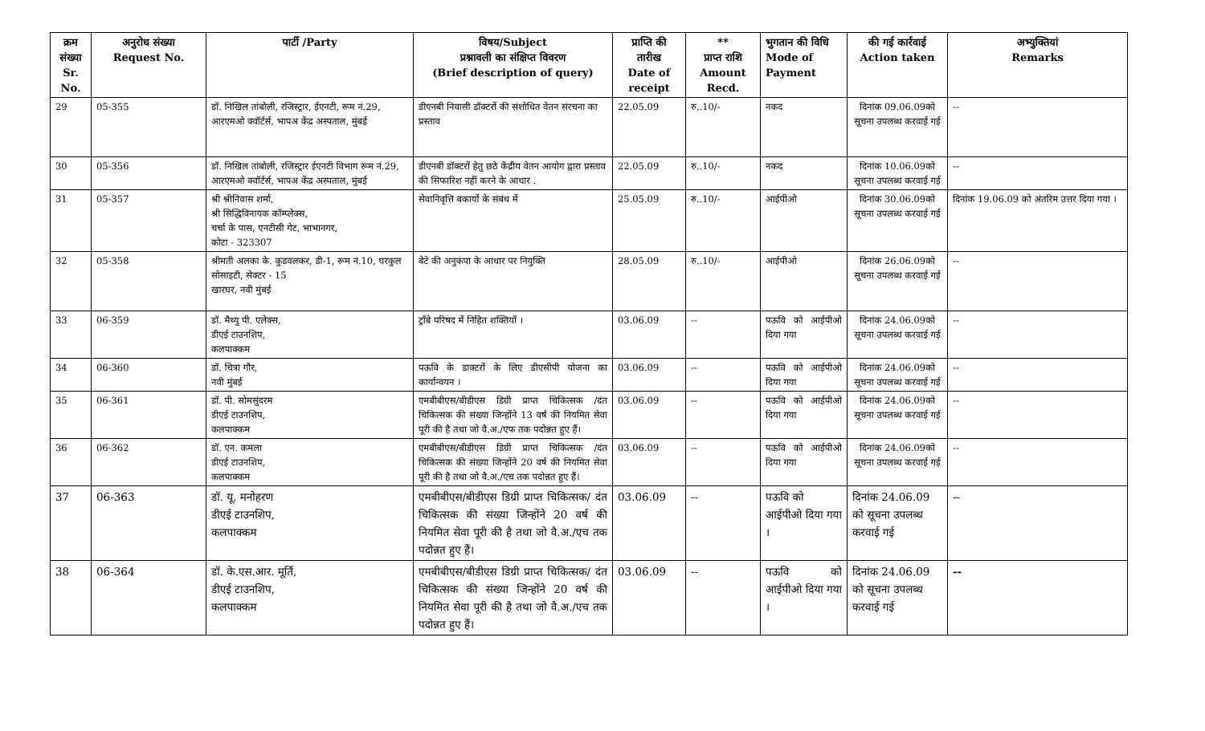| क्रम संख्या Sr. No. | अनुरोध संख्या Request No. | पार्टी /Party | विषय/Subject प्रश्नावली का संक्षिप्त विवरण (Brief description of query) | प्राप्ति की तारीख Date of receipt | ** प्राप्त राशि Amount Recd. | भुगतान की विधि Mode of Payment | की गई कार्रवाई Action taken | अभ्युक्तियां Remarks |
| --- | --- | --- | --- | --- | --- | --- | --- | --- |
| 29 | 05-355 | डॉ. निखिल तांबोली, रजिस्ट्रार, ईएनटी, रूम नं.29, आरएमओ क्वॉर्टर्स, भापअ केंद्र अस्पताल, मुंबई | डीएनबी निवासी डॉक्टरों की संशोधित वेतन संरचना का प्रस्ताव | 22.05.09 | रु..10/- | नकद | दिनांक 09.06.09को सूचना उपलब्ध करवाई गई | -- |
| 30 | 05-356 | डॉ. निखिल तांबोली, रजिस्ट्रार ईएनटी विभाग रूम नं.29, आरएमओ क्वॉर्टर्स, भापअ केंद्र अस्पताल, मुंबई | डीएनबी डॉक्टरों हेतु छठे केंद्रीय वेतन आयोग द्वारा प्रस्ताव की सिफारिश नहीं करने के आधार . | 22.05.09 | रु..10/- | नकद | दिनांक 10.06.09को सूचना उपलब्ध करवाई गई | -- |
| 31 | 05-357 | श्री श्रीनिवास शर्मा, श्री सिद्धिविनायक कॉम्प्लेक्स, चर्चा के पास, एनटीसी गेट, भाभानगर, कोटा - 323307 | सेवानिवृत्ति बकायों के संबंध में | 25.05.09 | रु..10/- | आईपीओ | दिनांक 30.06.09को सूचना उपलब्ध करवाई गई | दिनांक 19.06.09 को अंतरिम उत्तर दिया गया । |
| 32 | 05-358 | श्रीमती अलका के. कुडवलकर, डी-1, रूम नं.10, घरकुल सोसाइटी, सेक्टर - 15 खारघर, नवी मुंबई | बेटे की अनुकंपा के आधार पर नियुक्ति | 28.05.09 | रु..10/- | आईपीओ | दिनांक 26.06.09को सूचना उपलब्ध करवाई गई | -- |
| 33 | 06-359 | डॉ. मैथ्यु पी. एलेक्स, डीएई टाउनशिप, कलपाक्कम | ट्रॉंबे परिषद में निहित शक्तियाँ । | 03.06.09 | -- | पऊवि को आईपीओ दिया गया | दिनांक 24.06.09को सूचना उपलब्ध करवाई गई | -- |
| 34 | 06-360 | डॉ. चित्रा गौर, नवी मुंबई | पऊवि के डाक्टरों के लिए डीएसीपी योजना का कार्यान्वयन । | 03.06.09 | -- | पऊवि को आईपीओ दिया गया | दिनांक 24.06.09को सूचना उपलब्ध करवाई गई | -- |
| 35 | 06-361 | डॉ. पी. सोमसुंदरम डीएई टाउनशिप, कलपाक्कम | एमबीबीएस/बीडीएस डिग्री प्राप्त चिकित्सक /दंत चिकित्सक की संख्या जिन्होंने 13 वर्ष की नियमित सेवा पूरी की है तथा जो वै.अ./एफ तक पदोन्नत हुए हैं। | 03.06.09 | -- | पऊवि को आईपीओ दिया गया | दिनांक 24.06.09को सूचना उपलब्ध करवाई गई | -- |
| 36 | 06-362 | डॉ. एन. कमला डीएई टाउनशिप, कलपाक्कम | एमबीबीएस/बीडीएस डिग्री प्राप्त चिकित्सक /दंत चिकित्सक की संख्या जिन्होंने 20 वर्ष की नियमित सेवा पूरी की है तथा जो वै.अ./एच तक पदोन्नत हुए हैं। | 03.06.09 | -- | पऊवि को आईपीओ दिया गया | दिनांक 24.06.09को सूचना उपलब्ध करवाई गई | -- |
| 37 | 06-363 | डॉ. यू. मनोहरण डीएई टाउनशिप, कलपाक्कम | एमबीबीएस/बीडीएस डिग्री प्राप्त चिकित्सक/ दंत चिकित्सक की संख्या जिन्होंने 20 वर्ष की नियमित सेवा पूरी की है तथा जो वै.अ./एच तक पदोन्नत हुए हैं। | 03.06.09 | -- | पऊवि को आईपीओ दिया गया । | दिनांक 24.06.09 को सूचना उपलब्ध करवाई गई | -- |
| 38 | 06-364 | डॉ. के.एस.आर. मूर्ति, डीएई टाउनशिप, कलपाक्कम | एमबीबीएस/बीडीएस डिग्री प्राप्त चिकित्सक/ दंत चिकित्सक की संख्या जिन्होंने 20 वर्ष की नियमित सेवा पूरी की है तथा जो वै.अ./एच तक पदोन्नत हुए हैं। | 03.06.09 | -- | पऊवि को आईपीओ दिया गया । | दिनांक 24.06.09 को सूचना उपलब्ध करवाई गई | -- |